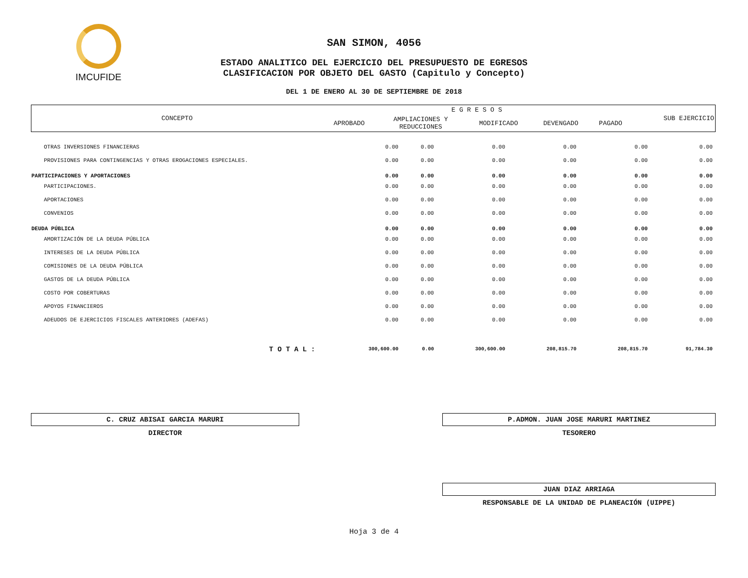IMCUFIDE
SAN SIMON, 4056
ESTADO ANALITICO DEL EJERCICIO DEL PRESUPUESTO DE EGRESOS
CLASIFICACION POR OBJETO DEL GASTO (Capitulo y Concepto)
DEL 1 DE ENERO AL 30 DE SEPTIEMBRE DE 2018
| CONCEPTO | E G R E S O S | | | | | SUB EJERCICIO |
| | APROBADO | AMPLIACIONES Y REDUCCIONES | MODIFICADO | DEVENGADO | PAGADO | |
| OTRAS INVERSIONES FINANCIERAS | 0.00 | 0.00 | 0.00 | 0.00 | 0.00 | 0.00 |
| PROVISIONES PARA CONTINGENCIAS Y OTRAS EROGACIONES ESPECIALES. | 0.00 | 0.00 | 0.00 | 0.00 | 0.00 | 0.00 |
| PARTICIPACIONES Y APORTACIONES | 0.00 | 0.00 | 0.00 | 0.00 | 0.00 | 0.00 |
| PARTICIPACIONES. | 0.00 | 0.00 | 0.00 | 0.00 | 0.00 | 0.00 |
| APORTACIONES | 0.00 | 0.00 | 0.00 | 0.00 | 0.00 | 0.00 |
| CONVENIOS | 0.00 | 0.00 | 0.00 | 0.00 | 0.00 | 0.00 |
| DEUDA PÚBLICA | 0.00 | 0.00 | 0.00 | 0.00 | 0.00 | 0.00 |
| AMORTIZACIÓN DE LA DEUDA PÚBLICA | 0.00 | 0.00 | 0.00 | 0.00 | 0.00 | 0.00 |
| INTERESES DE LA DEUDA PÚBLICA | 0.00 | 0.00 | 0.00 | 0.00 | 0.00 | 0.00 |
| COMISIONES DE LA DEUDA PÚBLICA | 0.00 | 0.00 | 0.00 | 0.00 | 0.00 | 0.00 |
| GASTOS DE LA DEUDA PÚBLICA | 0.00 | 0.00 | 0.00 | 0.00 | 0.00 | 0.00 |
| COSTO POR COBERTURAS | 0.00 | 0.00 | 0.00 | 0.00 | 0.00 | 0.00 |
| APOYOS FINANCIEROS | 0.00 | 0.00 | 0.00 | 0.00 | 0.00 | 0.00 |
| ADEUDOS DE EJERCICIOS FISCALES ANTERIORES (ADEFAS) | 0.00 | 0.00 | 0.00 | 0.00 | 0.00 | 0.00 |
| T O T A L : | 300,600.00 | 0.00 | 300,600.00 | 208,815.70 | 208,815.70 | 91,784.30 |
C. CRUZ ABISAI GARCIA MARURI
DIRECTOR
P.ADMON. JUAN JOSE MARURI MARTINEZ
TESORERO
JUAN DIAZ ARRIAGA
RESPONSABLE DE LA UNIDAD DE PLANEACIÓN (UIPPE)
Hoja 3 de 4